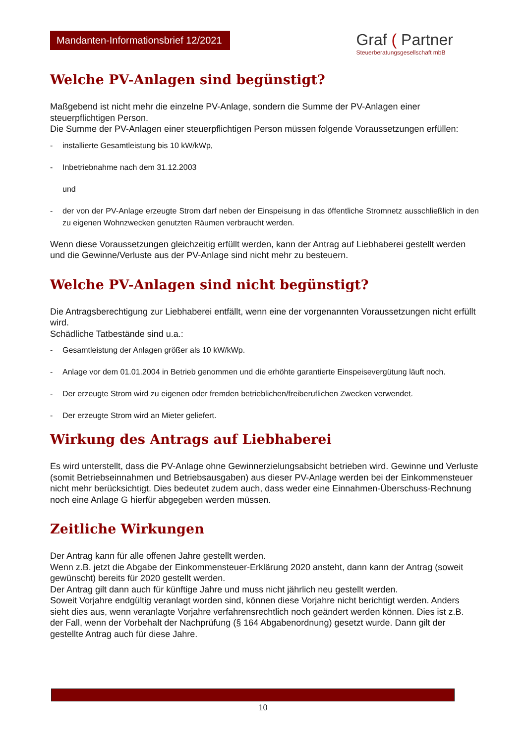Mandanten-Informationsbrief 12/2021
Graf ( Partner
Steuerberatungsgesellschaft mbB
Welche PV-Anlagen sind begünstigt?
Maßgebend ist nicht mehr die einzelne PV-Anlage, sondern die Summe der PV-Anlagen einer steuerpflichtigen Person.
Die Summe der PV-Anlagen einer steuerpflichtigen Person müssen folgende Voraussetzungen erfüllen:
- installierte Gesamtleistung bis 10 kW/kWp,
- Inbetriebnahme nach dem 31.12.2003
und
- der von der PV-Anlage erzeugte Strom darf neben der Einspeisung in das öffentliche Stromnetz ausschließlich in den zu eigenen Wohnzwecken genutzten Räumen verbraucht werden.
Wenn diese Voraussetzungen gleichzeitig erfüllt werden, kann der Antrag auf Liebhaberei gestellt werden und die Gewinne/Verluste aus der PV-Anlage sind nicht mehr zu besteuern.
Welche PV-Anlagen sind nicht begünstigt?
Die Antragsberechtigung zur Liebhaberei entfällt, wenn eine der vorgenannten Voraussetzungen nicht erfüllt wird.
Schädliche Tatbestände sind u.a.:
- Gesamtleistung der Anlagen größer als 10 kW/kWp.
- Anlage vor dem 01.01.2004 in Betrieb genommen und die erhöhte garantierte Einspeisevergütung läuft noch.
- Der erzeugte Strom wird zu eigenen oder fremden betrieblichen/freiberuflichen Zwecken verwendet.
- Der erzeugte Strom wird an Mieter geliefert.
Wirkung des Antrags auf Liebhaberei
Es wird unterstellt, dass die PV-Anlage ohne Gewinnerzielungsabsicht betrieben wird. Gewinne und Verluste (somit Betriebseinnahmen und Betriebsausgaben) aus dieser PV-Anlage werden bei der Einkommensteuer nicht mehr berücksichtigt. Dies bedeutet zudem auch, dass weder eine Einnahmen-Überschuss-Rechnung noch eine Anlage G hierfür abgegeben werden müssen.
Zeitliche Wirkungen
Der Antrag kann für alle offenen Jahre gestellt werden.
Wenn z.B. jetzt die Abgabe der Einkommensteuer-Erklärung 2020 ansteht, dann kann der Antrag (soweit gewünscht) bereits für 2020 gestellt werden.
Der Antrag gilt dann auch für künftige Jahre und muss nicht jährlich neu gestellt werden.
Soweit Vorjahre endgültig veranlagt worden sind, können diese Vorjahre nicht berichtigt werden. Anders sieht dies aus, wenn veranlagte Vorjahre verfahrensrechtlich noch geändert werden können. Dies ist z.B. der Fall, wenn der Vorbehalt der Nachprüfung (§ 164 Abgabenordnung) gesetzt wurde. Dann gilt der gestellte Antrag auch für diese Jahre.
10